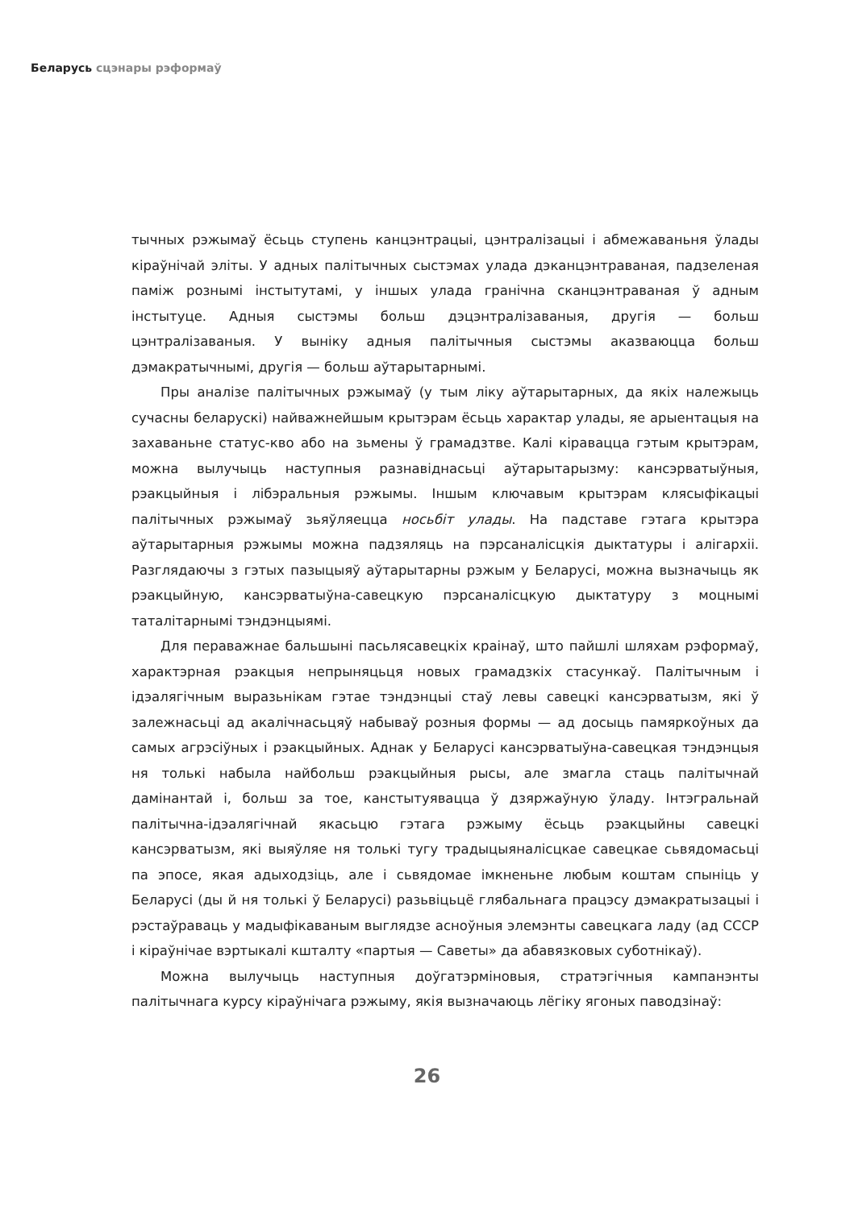Беларусь сцэнары рэформаў
тычных рэжымаў ёсьць ступень канцэнтрацыі, цэнтралізацыі і абмежаваньня ўлады кіраўнічай эліты. У адных палітычных сыстэмах улада дэканцэнтраваная, падзеленая паміж рознымі інстытутамі, у іншых улада гранічна сканцэнтраваная ў адным інстытуце. Адныя сыстэмы больш дэцэнтралізаваныя, другія — больш цэнтралізаваныя. У выніку адныя палітычныя сыстэмы аказваюцца больш дэмакратычнымі, другія — больш аўтарытарнымі.
Пры аналізе палітычных рэжымаў (у тым ліку аўтарытарных, да якіх належыць сучасны беларускі) найважнейшым крытэрам ёсьць характар улады, яе арыентацыя на захаваньне статус-кво або на зьмены ў грамадзтве. Калі кіравацца гэтым крытэрам, можна вылучыць наступныя разнавіднасьці аўтарытарызму: кансэрватыўныя, рэакцыйныя і лібэральныя рэжымы. Іншым ключавым крытэрам клясыфікацыі палітычных рэжымаў зьяўляецца носьбіт улады. На падставе гэтага крытэра аўтарытарныя рэжымы можна падзяляць на пэрсаналісцкія дыктатуры і алігархіі. Разглядаючы з гэтых пазыцыяў аўтарытарны рэжым у Беларусі, можна вызначыць як рэакцыйную, кансэрватыўна-савецкую пэрсаналісцкую дыктатуру з моцнымі таталітарнымі тэндэнцыямі.
Для пераважнае бальшыні пасьлясавецкіх краінаў, што пайшлі шляхам рэформаў, характэрная рэакцыя непрыняцьця новых грамадзкіх стасункаў. Палітычным і ідэалягічным выразьнікам гэтае тэндэнцыі стаў левы савецкі кансэрватызм, які ў залежнасьці ад акалічнасьцяў набываў розныя формы — ад досыць памяркоўных да самых агрэсіўных і рэакцыйных. Аднак у Беларусі кансэрватыўна-савецкая тэндэнцыя ня толькі набыла найбольш рэакцыйныя рысы, але змагла стаць палітычнай дамінантай і, больш за тое, канстытуявацца ў дзяржаўную ўладу. Інтэгральнай палітычна-ідэалягічнай якасьцю гэтага рэжыму ёсьць рэакцыйны савецкі кансэрватызм, які выяўляе ня толькі тугу традыцыяналісцкае савецкае сьвядомасьці па эпосе, якая адыходзіць, але і сьвядомае імкненьне любым коштам спыніць у Беларусі (ды й ня толькі ў Беларусі) разьвіцьцё глябальнага працэсу дэмакратызацыі і рэстаўраваць у мадыфікаваным выглядзе асноўныя элемэнты савецкага ладу (ад СССР і кіраўнічае вэртыкалі кшталту «партыя — Саветы» да абавязковых суботнікаў).
Можна вылучыць наступныя доўгатэрміновыя, стратэгічныя кампанэнты палітычнага курсу кіраўнічага рэжыму, якія вызначаюць лёгіку ягоных паводзінаў:
26